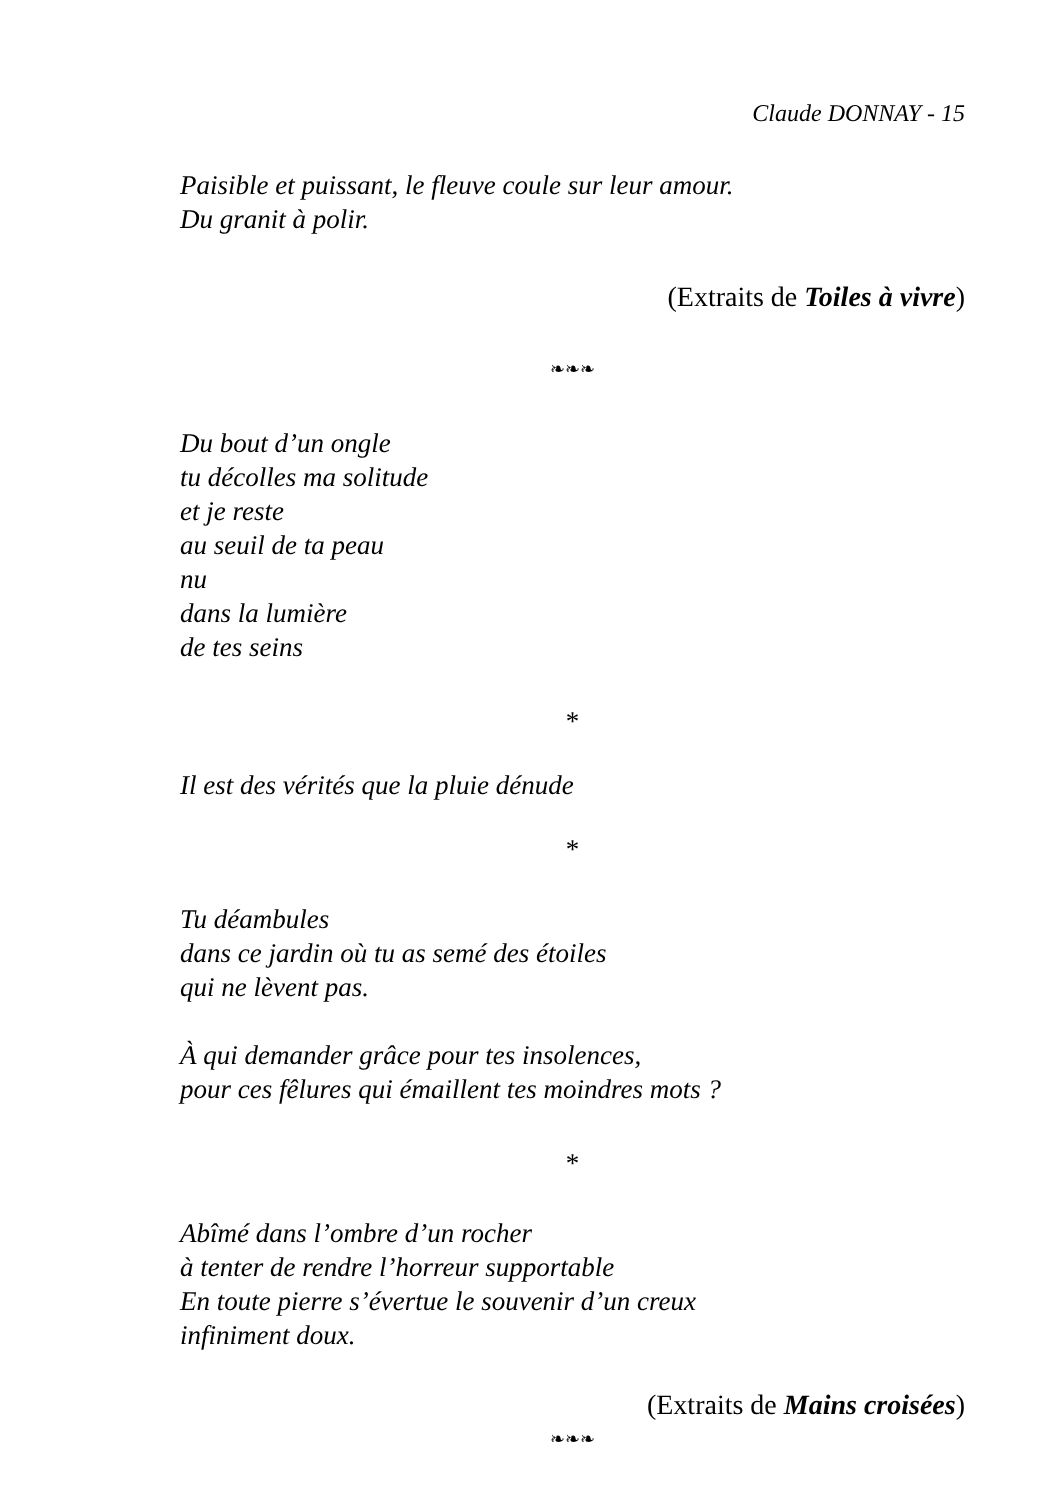Claude DONNAY - 15
Paisible et puissant, le fleuve coule sur leur amour.
Du granit à polir.
(Extraits de Toiles à vivre)
❧❧❧
Du bout d’un ongle
tu décolles ma solitude
et je reste
au seuil de ta peau
nu
dans la lumière
de tes seins
*
Il est des vérités que la pluie dénude
*
Tu déambules
dans ce jardin où tu as semé des étoiles
qui ne lèvent pas.
À qui demander grâce pour tes insolences,
pour ces fêlures qui émaillent tes moindres mots ?
*
Abîmé dans l’ombre d’un rocher
à tenter de rendre l’horreur supportable
En toute pierre s’évertue le souvenir d’un creux
infiniment doux.
(Extraits de Mains croisées)
❧❧❧